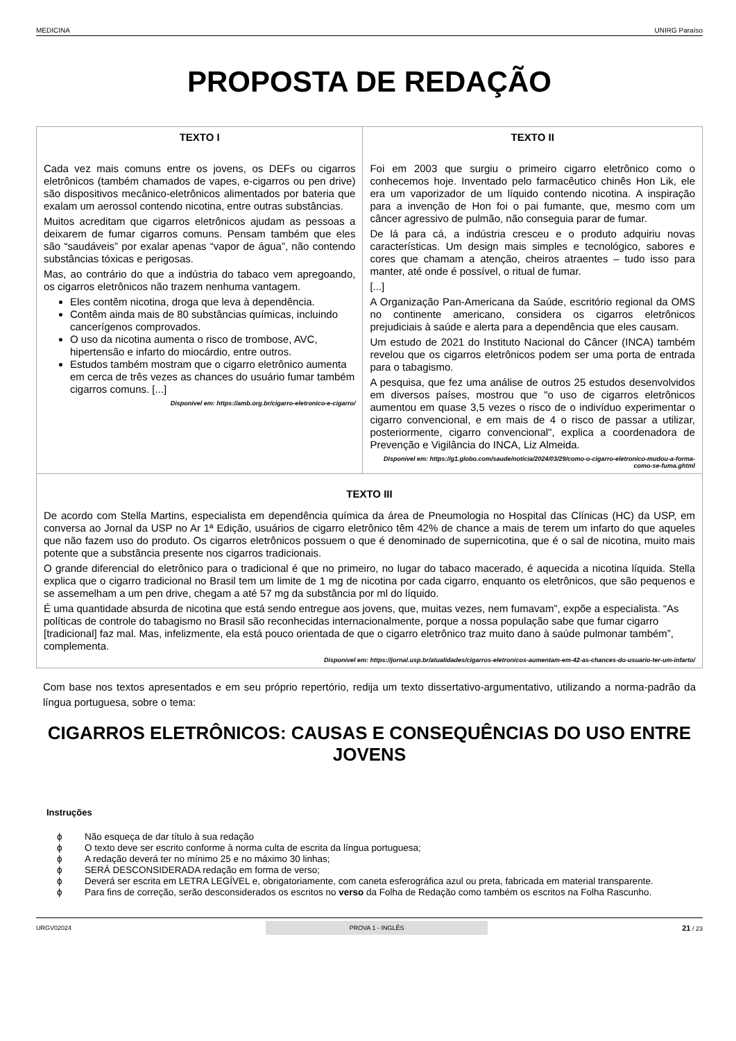MEDICINA UNIRG Paraíso
PROPOSTA DE REDAÇÃO
| TEXTO I Cada vez mais comuns entre os jovens, os DEFs ou cigarros eletrônicos (também chamados de vapes, e-cigarros ou pen drive) são dispositivos mecânico-eletrônicos alimentados por bateria que exalam um aerossol contendo nicotina, entre outras substâncias. Muitos acreditam que cigarros eletrônicos ajudam as pessoas a deixarem de fumar cigarros comuns. Pensam também que eles são “saudáveis” por exalar apenas “vapor de água”, não contendo substâncias tóxicas e perigosas. Mas, ao contrário do que a indústria do tabaco vem apregoando, os cigarros eletrônicos não trazem nenhuma vantagem. Eles contêm nicotina, droga que leva à dependência. Contêm ainda mais de 80 substâncias químicas, incluindo cancerígenos comprovados. O uso da nicotina aumenta o risco de trombose, AVC, hipertensão e infarto do miocárdio, entre outros. Estudos também mostram que o cigarro eletrônico aumenta em cerca de três vezes as chances do usuário fumar também cigarros comuns. [...] Disponível em: https://amb.org.br/cigarro-eletronico-e-cigarro/ | TEXTO II Foi em 2003 que surgiu o primeiro cigarro eletrônico como o conhecemos hoje. Inventado pelo farmacêutico chinês Hon Lik, ele era um vaporizador de um líquido contendo nicotina. A inspiração para a invenção de Hon foi o pai fumante, que, mesmo com um câncer agressivo de pulmão, não conseguia parar de fumar. De lá para cá, a indústria cresceu e o produto adquiriu novas características. Um design mais simples e tecnológico, sabores e cores que chamam a atenção, cheiros atraentes – tudo isso para manter, até onde é possível, o ritual de fumar. [...] A Organização Pan-Americana da Saúde, escritório regional da OMS no continente americano, considera os cigarros eletrônicos prejudiciais à saúde e alerta para a dependência que eles causam. Um estudo de 2021 do Instituto Nacional do Câncer (INCA) também revelou que os cigarros eletrônicos podem ser uma porta de entrada para o tabagismo. A pesquisa, que fez uma análise de outros 25 estudos desenvolvidos em diversos países, mostrou que "o uso de cigarros eletrônicos aumentou em quase 3,5 vezes o risco de o indivíduo experimentar o cigarro convencional, e em mais de 4 o risco de passar a utilizar, posteriormente, cigarro convencional", explica a coordenadora de Prevenção e Vigilância do INCA, Liz Almeida. Disponível em: https://g1.globo.com/saude/noticia/2024/03/29/como-o-cigarro-eletronico-mudou-a-forma-como-se-fuma.ghtml |
| TEXTO III De acordo com Stella Martins, especialista em dependência química da área de Pneumologia no Hospital das Clínicas (HC) da USP, em conversa ao Jornal da USP no Ar 1ª Edição, usuários de cigarro eletrônico têm 42% de chance a mais de terem um infarto do que aqueles que não fazem uso do produto. Os cigarros eletrônicos possuem o que é denominado de supernicotina, que é o sal de nicotina, muito mais potente que a substância presente nos cigarros tradicionais. O grande diferencial do eletrônico para o tradicional é que no primeiro, no lugar do tabaco macerado, é aquecida a nicotina líquida. Stella explica que o cigarro tradicional no Brasil tem um limite de 1 mg de nicotina por cada cigarro, enquanto os eletrônicos, que são pequenos e se assemelham a um pen drive, chegam a até 57 mg da substância por ml do líquido. É uma quantidade absurda de nicotina que está sendo entregue aos jovens, que, muitas vezes, nem fumavam”, expõe a especialista. “As políticas de controle do tabagismo no Brasil são reconhecidas internacionalmente, porque a nossa população sabe que fumar cigarro [tradicional] faz mal. Mas, infelizmente, ela está pouco orientada de que o cigarro eletrônico traz muito dano à saúde pulmonar também”, complementa. Disponível em: https://jornal.usp.br/atualidades/cigarros-eletronicos-aumentam-em-42-as-chances-do-usuario-ter-um-infarto/ | |
Com base nos textos apresentados e em seu próprio repertório, redija um texto dissertativo-argumentativo, utilizando a norma-padrão da língua portuguesa, sobre o tema:
CIGARROS ELETRÔNICOS: CAUSAS E CONSEQUÊNCIAS DO USO ENTRE JOVENS
Instruções
ϕ Não esqueça de dar título à sua redação
ϕ O texto deve ser escrito conforme à norma culta de escrita da língua portuguesa;
ϕ A redação deverá ter no mínimo 25 e no máximo 30 linhas;
ϕ SERÁ DESCONSIDERADA redação em forma de verso;
ϕ Deverá ser escrita em LETRA LEGÍVEL e, obrigatoriamente, com caneta esferográfica azul ou preta, fabricada em material transparente.
ϕ Para fins de correção, serão desconsiderados os escritos no verso da Folha de Redação como também os escritos na Folha Rascunho.
URGV02024 PROVA 1 - INGLÊS 21 / 23